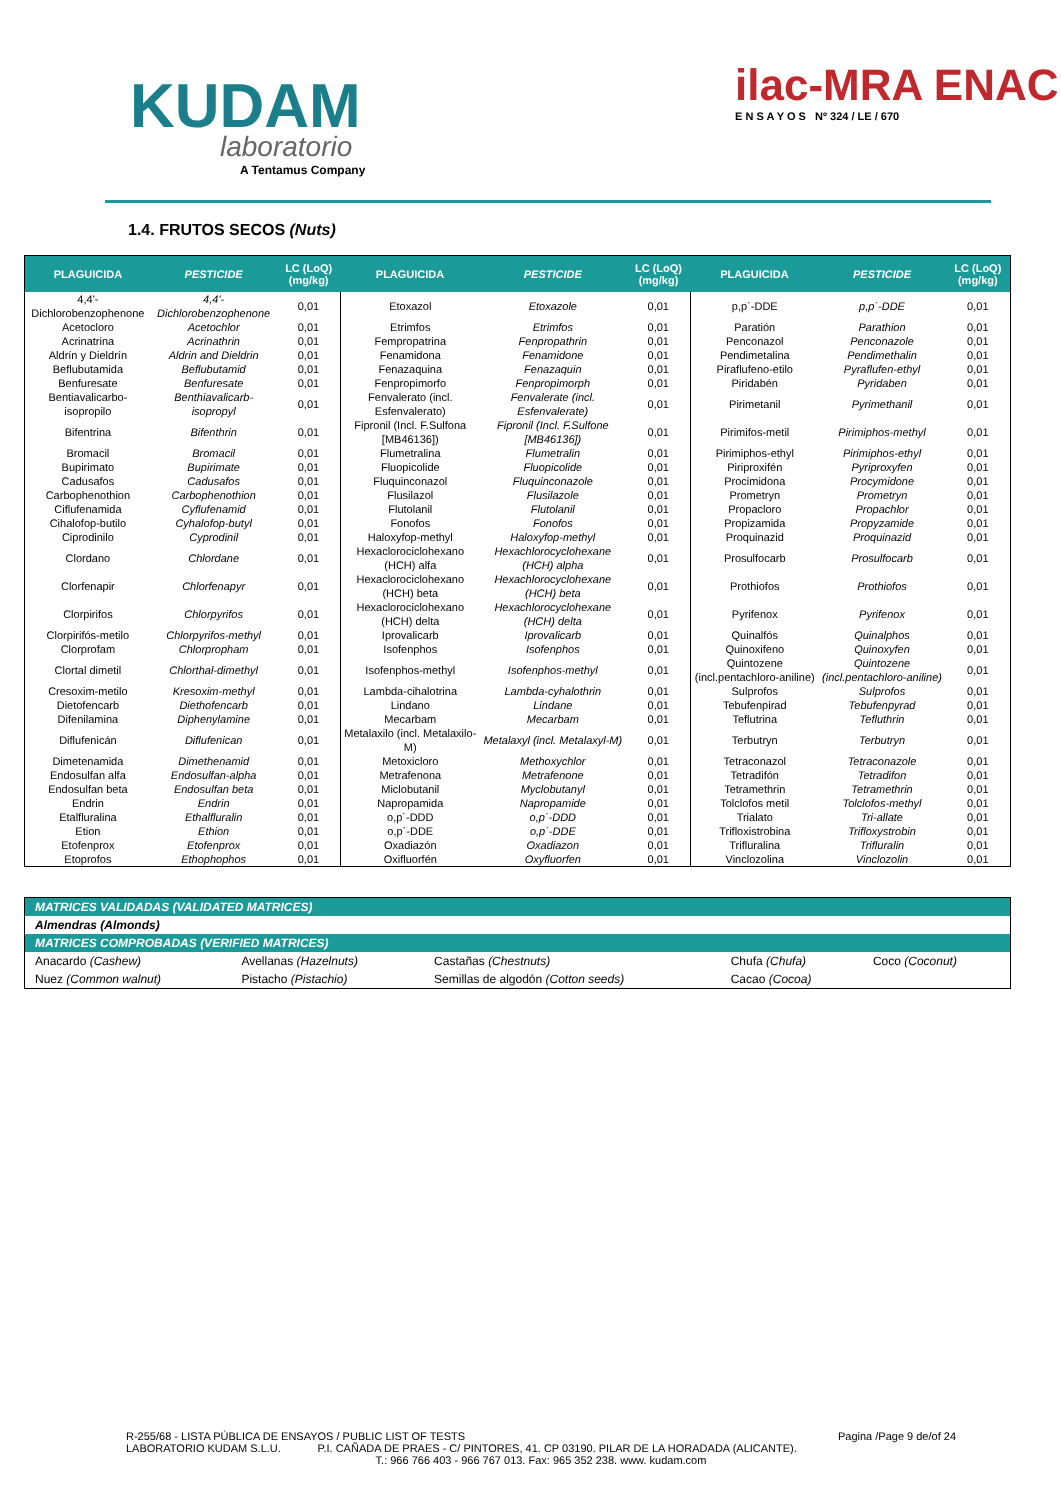KUDAM
laboratorio
A Tentamus Company
ilac-MRA ENAC
E N S A Y O S Nº 324 / LE / 670
1.4. FRUTOS SECOS (Nuts)
| PLAGUICIDA | PESTICIDE | LC (LoQ) (mg/kg) | PLAGUICIDA | PESTICIDE | LC (LoQ) (mg/kg) | PLAGUICIDA | PESTICIDE | LC (LoQ) (mg/kg) |
| --- | --- | --- | --- | --- | --- | --- | --- | --- |
| 4,4'-Dichlorobenzophenone | 4,4'-Dichlorobenzophenone | 0,01 | Etoxazol | Etoxazole | 0,01 | p,p´-DDE | p,p´-DDE | 0,01 |
| Acetocloro | Acetochlor | 0,01 | Etrimfos | Etrimfos | 0,01 | Paratión | Parathion | 0,01 |
| Acrinatrina | Acrinathrin | 0,01 | Fempropatrina | Fenpropathrin | 0,01 | Penconazol | Penconazole | 0,01 |
| Aldrín y Dieldrín | Aldrin and Dieldrin | 0,01 | Fenamidona | Fenamidone | 0,01 | Pendimetalina | Pendimethalin | 0,01 |
| Beflubutamida | Beflubutamid | 0,01 | Fenazaquina | Fenazaquin | 0,01 | Piraflufeno-etilo | Pyraflufen-ethyl | 0,01 |
| Benfuresate | Benfuresate | 0,01 | Fenpropimorfo | Fenpropimorph | 0,01 | Piridabén | Pyridaben | 0,01 |
| Bentiavalicarbo-isopropilo | Benthiavalicarb-isopropyl | 0,01 | Fenvalerato (incl. Esfenvalerato) | Fenvalerate (incl. Esfenvalerate) | 0,01 | Pirimetanil | Pyrimethanil | 0,01 |
| Bifentrina | Bifenthrin | 0,01 | Fipronil (Incl. F.Sulfona [MB46136]) | Fipronil (Incl. F.Sulfone [MB46136]) | 0,01 | Pirimifos-metil | Pirimiphos-methyl | 0,01 |
| Bromacil | Bromacil | 0,01 | Flumetralina | Flumetralin | 0,01 | Pirimiphos-ethyl | Pirimiphos-ethyl | 0,01 |
| Bupirimato | Bupirimate | 0,01 | Fluopicolide | Fluopicolide | 0,01 | Piriproxifén | Pyriproxyfen | 0,01 |
| Cadusafos | Cadusafos | 0,01 | Fluquinconazol | Fluquinconazole | 0,01 | Procimidona | Procymidone | 0,01 |
| Carbophenothion | Carbophenothion | 0,01 | Flusilazol | Flusilazole | 0,01 | Prometryn | Prometryn | 0,01 |
| Ciflufenamida | Cyflufenamid | 0,01 | Flutolanil | Flutolanil | 0,01 | Propacloro | Propachlor | 0,01 |
| Cihalofop-butilo | Cyhalofop-butyl | 0,01 | Fonofos | Fonofos | 0,01 | Propizamida | Propyzamide | 0,01 |
| Ciprodinilo | Cyprodinil | 0,01 | Haloxyfop-methyl | Haloxyfop-methyl | 0,01 | Proquinazid | Proquinazid | 0,01 |
| Clordano | Chlordane | 0,01 | Hexaclorociclohexano (HCH) alfa | Hexachlorocyclohexane (HCH) alpha | 0,01 | Prosulfocarb | Prosulfocarb | 0,01 |
| Clorfenapir | Chlorfenapyr | 0,01 | Hexaclorociclohexano (HCH) beta | Hexachlorocyclohexane (HCH) beta | 0,01 | Prothiofos | Prothiofos | 0,01 |
| Clorpirifos | Chlorpyrifos | 0,01 | Hexaclorociclohexano (HCH) delta | Hexachlorocyclohexane (HCH) delta | 0,01 | Pyrifenox | Pyrifenox | 0,01 |
| Clorpirifós-metilo | Chlorpyrifos-methyl | 0,01 | Iprovalicarb | Iprovalicarb | 0,01 | Quinalfós | Quinalphos | 0,01 |
| Clorprofam | Chlorpropham | 0,01 | Isofenphos | Isofenphos | 0,01 | Quinoxifeno | Quinoxyfen | 0,01 |
| Clortal dimetil | Chlorthal-dimethyl | 0,01 | Isofenphos-methyl | Isofenphos-methyl | 0,01 | Quintozene (incl.pentachloro-aniline) | Quintozene (incl.pentachloro-aniline) | 0,01 |
| Cresoxim-metilo | Kresoxim-methyl | 0,01 | Lambda-cihalotrina | Lambda-cyhalothrin | 0,01 | Sulprofos | Sulprofos | 0,01 |
| Dietofencarb | Diethofencarb | 0,01 | Lindano | Lindane | 0,01 | Tebufenpirad | Tebufenpyrad | 0,01 |
| Difenilamina | Diphenylamine | 0,01 | Mecarbam | Mecarbam | 0,01 | Teflutrina | Tefluthrin | 0,01 |
| Diflufenicán | Diflufenican | 0,01 | Metalaxilo (incl. Metalaxilo-M) | Metalaxyl (incl. Metalaxyl-M) | 0,01 | Terbutryn | Terbutryn | 0,01 |
| Dimetenamida | Dimethenamid | 0,01 | Metoxicloro | Methoxychlor | 0,01 | Tetraconazol | Tetraconazole | 0,01 |
| Endosulfan alfa | Endosulfan-alpha | 0,01 | Metrafenona | Metrafenone | 0,01 | Tetradifón | Tetradifon | 0,01 |
| Endosulfan beta | Endosulfan beta | 0,01 | Miclobutanil | Myclobutanyl | 0,01 | Tetramethrin | Tetramethrin | 0,01 |
| Endrin | Endrin | 0,01 | Napropamida | Napropamide | 0,01 | Tolclofos metil | Tolclofos-methyl | 0,01 |
| Etalfluralina | Ethalfluralin | 0,01 | o,p´-DDD | o,p´-DDD | 0,01 | Trialato | Tri-allate | 0,01 |
| Etion | Ethion | 0,01 | o,p´-DDE | o,p´-DDE | 0,01 | Trifloxistrobina | Trifloxystrobin | 0,01 |
| Etofenprox | Etofenprox | 0,01 | Oxadiazón | Oxadiazon | 0,01 | Trifluralina | Trifluralin | 0,01 |
| Etoprofos | Ethophophos | 0,01 | Oxifluorfén | Oxyfluorfen | 0,01 | Vinclozolina | Vinclozolin | 0,01 |
| MATRICES VALIDADAS (VALIDATED MATRICES) | | | | |
| Almendras (Almonds) | | | | |
| MATRICES COMPROBADAS (VERIFIED MATRICES) | | | | |
| Anacardo (Cashew) | Avellanas (Hazelnuts) | Castañas (Chestnuts) | Chufa (Chufa) | Coco (Coconut) |
| Nuez (Common walnut) | Pistacho (Pistachio) | Semillas de algodón (Cotton seeds) | Cacao (Cocoa) | |
R-255/68 - LISTA PÚBLICA DE ENSAYOS / PUBLIC LIST OF TESTS Pagina /Page 9 de/of 24
LABORATORIO KUDAM S.L.U. P.I. CAÑADA DE PRAES - C/ PINTORES, 41. CP 03190. PILAR DE LA HORADADA (ALICANTE).
T.: 966 766 403 - 966 767 013. Fax: 965 352 238. www. kudam.com